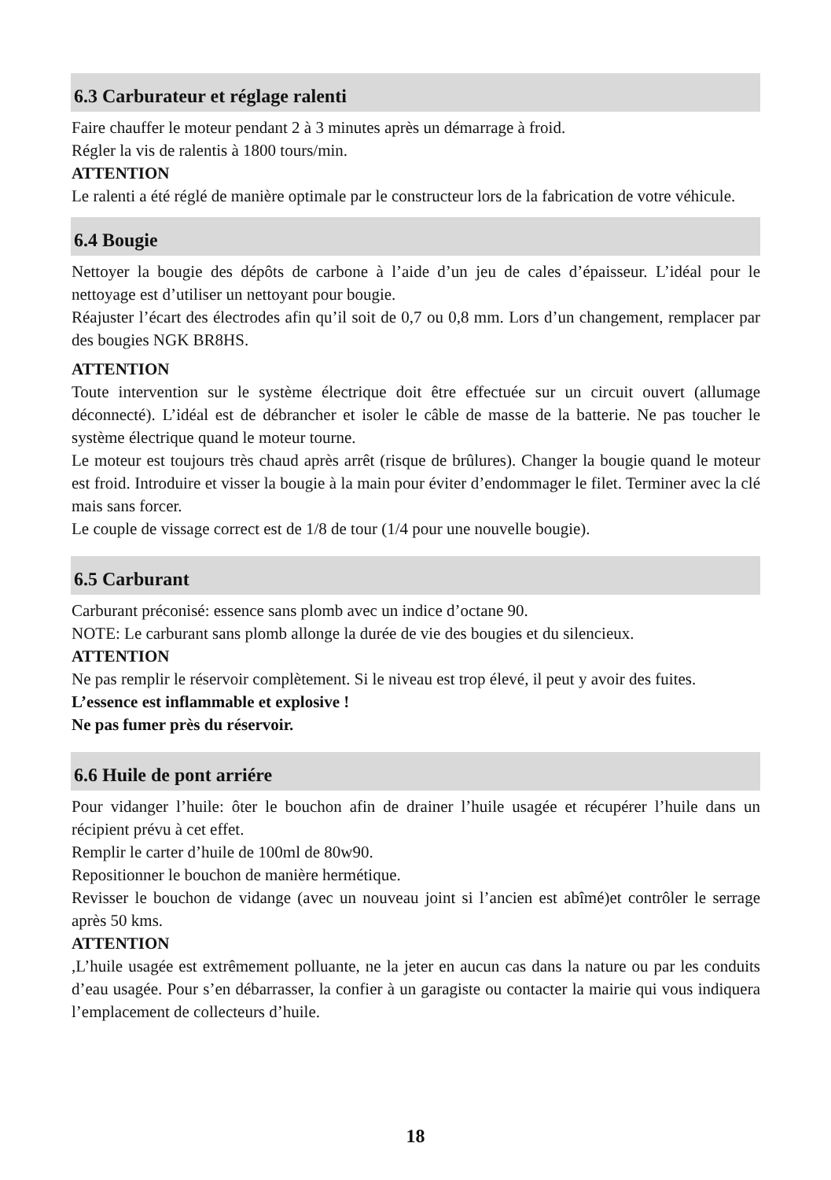6.3 Carburateur et réglage ralenti
Faire chauffer le moteur pendant 2 à 3 minutes après un démarrage à froid.
Régler la vis de ralentis à 1800 tours/min.
ATTENTION
Le ralenti a été réglé de manière optimale par le constructeur lors de la fabrication de votre véhicule.
6.4 Bougie
Nettoyer la bougie des dépôts de carbone à l’aide d’un jeu de cales d’épaisseur. L’idéal pour le nettoyage est d’utiliser un nettoyant pour bougie.
Réajuster l’écart des électrodes afin qu’il soit de 0,7 ou 0,8 mm. Lors d’un changement, remplacer par des bougies NGK BR8HS.
ATTENTION
Toute intervention sur le système électrique doit être effectuée sur un circuit ouvert (allumage déconnecté). L’idéal est de débrancher et isoler le câble de masse de la batterie. Ne pas toucher le système électrique quand le moteur tourne.
Le moteur est toujours très chaud après arrêt (risque de brûlures). Changer la bougie quand le moteur est froid. Introduire et visser la bougie à la main pour éviter d’endommager le filet. Terminer avec la clé mais sans forcer.
Le couple de vissage correct est de 1/8 de tour (1/4 pour une nouvelle bougie).
6.5 Carburant
Carburant préconisé: essence sans plomb avec un indice d’octane 90.
NOTE: Le carburant sans plomb allonge la durée de vie des bougies et du silencieux.
ATTENTION
Ne pas remplir le réservoir complètement. Si le niveau est trop élevé, il peut y avoir des fuites.
L’essence est inflammable et explosive !
Ne pas fumer près du réservoir.
6.6 Huile de pont arriére
Pour vidanger l’huile: ôter le bouchon afin de drainer l’huile usagée et récupérer l’huile dans un récipient prévu à cet effet.
Remplir le carter d’huile de 100ml de 80w90.
Repositionner le bouchon de manière hermétique.
Revisser le bouchon de vidange (avec un nouveau joint si l’ancien est abîmé)et contrôler le serrage après 50 kms.
ATTENTION
,L’huile usagée est extrêmement polluante, ne la jeter en aucun cas dans la nature ou par les conduits d’eau usagée. Pour s’en débarrasser, la confier à un garagiste ou contacter la mairie qui vous indiquera l’emplacement de collecteurs d’huile.
18